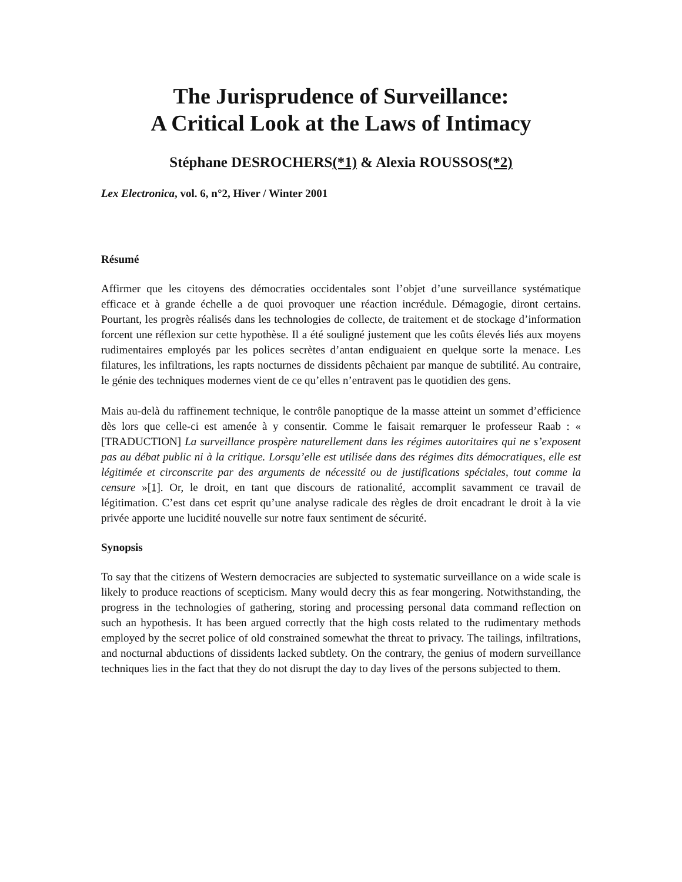The Jurisprudence of Surveillance:
A Critical Look at the Laws of Intimacy
Stéphane DESROCHERS(*1) & Alexia ROUSSOS(*2)
Lex Electronica, vol. 6, n°2, Hiver / Winter 2001
Résumé
Affirmer que les citoyens des démocraties occidentales sont l’objet d’une surveillance systématique efficace et à grande échelle a de quoi provoquer une réaction incrédule. Démagogie, diront certains. Pourtant, les progrès réalisés dans les technologies de collecte, de traitement et de stockage d’information forcent une réflexion sur cette hypothèse. Il a été souligné justement que les coûts élevés liés aux moyens rudimentaires employés par les polices secrètes d’antan endiguaient en quelque sorte la menace. Les filatures, les infiltrations, les rapts nocturnes de dissidents pêchaient par manque de subtilité. Au contraire, le génie des techniques modernes vient de ce qu’elles n’entravent pas le quotidien des gens.
Mais au-delà du raffinement technique, le contrôle panoptique de la masse atteint un sommet d’efficience dès lors que celle-ci est amenée à y consentir. Comme le faisait remarquer le professeur Raab : « [TRADUCTION] La surveillance prospère naturellement dans les régimes autoritaires qui ne s’exposent pas au débat public ni à la critique. Lorsqu’elle est utilisée dans des régimes dits démocratiques, elle est légitimée et circonscrite par des arguments de nécessité ou de justifications spéciales, tout comme la censure »[1]. Or, le droit, en tant que discours de rationalité, accomplit savamment ce travail de légitimation. C’est dans cet esprit qu’une analyse radicale des règles de droit encadrant le droit à la vie privée apporte une lucidité nouvelle sur notre faux sentiment de sécurité.
Synopsis
To say that the citizens of Western democracies are subjected to systematic surveillance on a wide scale is likely to produce reactions of scepticism. Many would decry this as fear mongering. Notwithstanding, the progress in the technologies of gathering, storing and processing personal data command reflection on such an hypothesis. It has been argued correctly that the high costs related to the rudimentary methods employed by the secret police of old constrained somewhat the threat to privacy. The tailings, infiltrations, and nocturnal abductions of dissidents lacked subtlety. On the contrary, the genius of modern surveillance techniques lies in the fact that they do not disrupt the day to day lives of the persons subjected to them.